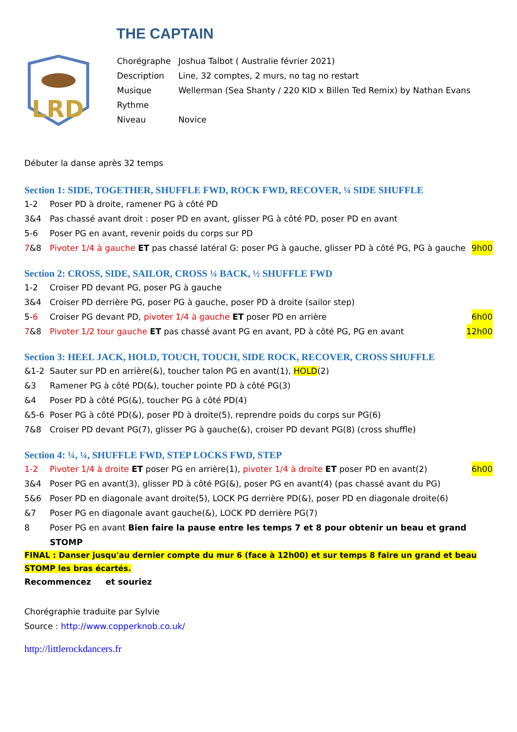THE CAPTAIN
LRD
Chorégraphe Joshua Talbot ( Australie février 2021)
Description Line, 32 comptes, 2 murs, no tag no restart
Musique Wellerman (Sea Shanty / 220 KID x Billen Ted Remix) by Nathan Evans
Rythme
Niveau Novice
Débuter la danse après 32 temps
Section 1: SIDE, TOGETHER, SHUFFLE FWD, ROCK FWD, RECOVER, ¼ SIDE SHUFFLE
1-2 Poser PD à droite, ramener PG à côté PD
3&4 Pas chassé avant droit : poser PD en avant, glisser PG à côté PD, poser PD en avant
5-6 Poser PG en avant, revenir poids du corps sur PD
7&8 Pivoter 1/4 à gauche ET pas chassé latéral G: poser PG à gauche, glisser PD à côté PG, PG à gauche 9h00
Section 2: CROSS, SIDE, SAILOR, CROSS ¼ BACK, ½ SHUFFLE FWD
1-2 Croiser PD devant PG, poser PG à gauche
3&4 Croiser PD derrière PG, poser PG à gauche, poser PD à droite (sailor step)
5-6 Croiser PG devant PD, pivoter 1/4 à gauche ET poser PD en arrière 6h00
7&8 Pivoter 1/2 tour gauche ET pas chassé avant PG en avant, PD à côté PG, PG en avant 12h00
Section 3: HEEL JACK, HOLD, TOUCH, TOUCH, SIDE ROCK, RECOVER, CROSS SHUFFLE
&1-2 Sauter sur PD en arrière(&), toucher talon PG en avant(1), HOLD(2)
&3 Ramener PG à côté PD(&), toucher pointe PD à côté PG(3)
&4 Poser PD à côté PG(&), toucher PG à côté PD(4)
&5-6 Poser PG à côté PD(&), poser PD à droite(5), reprendre poids du corps sur PG(6)
7&8 Croiser PD devant PG(7), glisser PG à gauche(&), croiser PD devant PG(8) (cross shuffle)
Section 4: ¼, ¼, SHUFFLE FWD, STEP LOCKS FWD, STEP
1-2 Pivoter 1/4 à droite ET poser PG en arrière(1), pivoter 1/4 à droite ET poser PD en avant(2) 6h00
3&4 Poser PG en avant(3), glisser PD à côté PG(&), poser PG en avant(4) (pas chassé avant du PG)
5&6 Poser PD en diagonale avant droite(5), LOCK PG derrière PD(&), poser PD en diagonale droite(6)
&7 Poser PG en diagonale avant gauche(&), LOCK PD derrière PG(7)
8 Poser PG en avant Bien faire la pause entre les temps 7 et 8 pour obtenir un beau et grand STOMP
FINAL : Danser jusqu'au dernier compte du mur 6 (face à 12h00) et sur temps 8 faire un grand et beau STOMP les bras écartés.
Recommencez et souriez
Chorégraphie traduite par Sylvie
Source : http://www.copperknob.co.uk/
http://littlerockdancers.fr